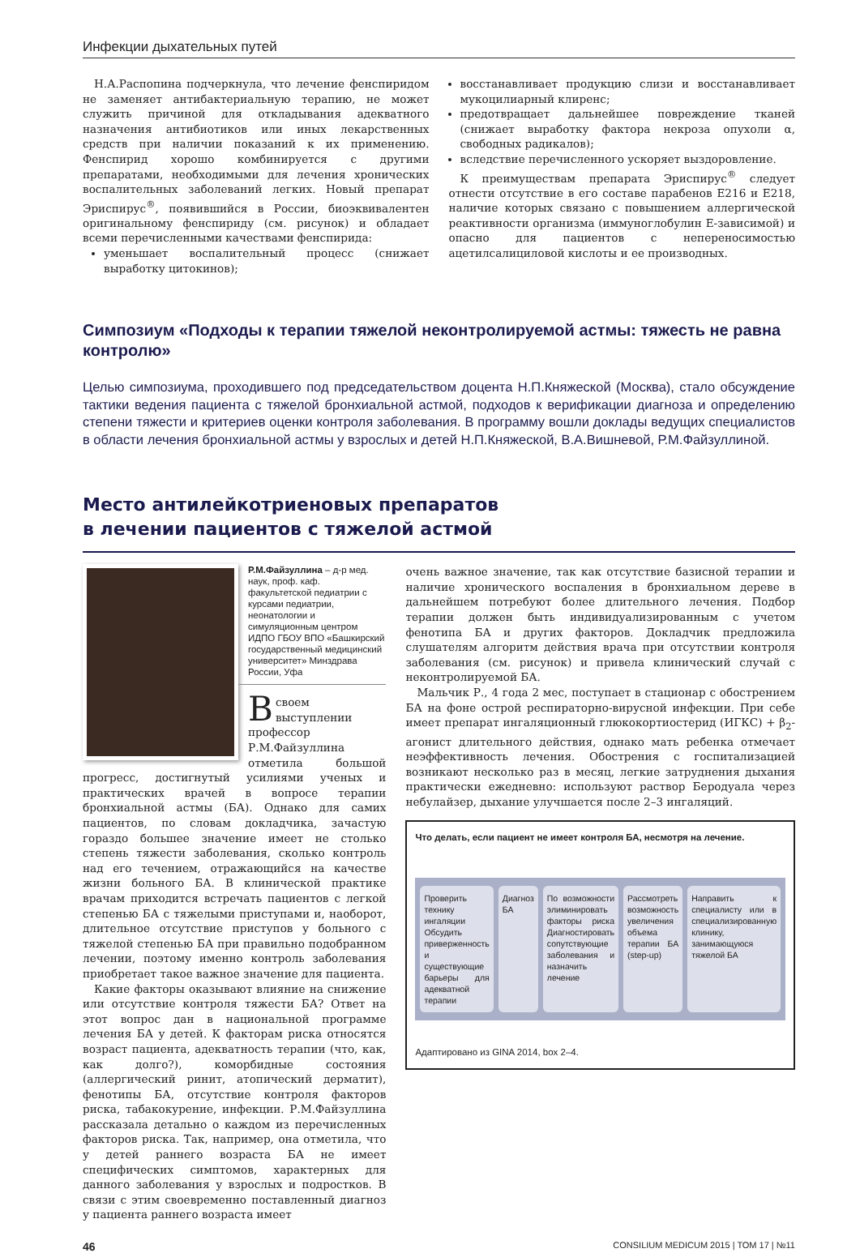Инфекции дыхательных путей
Н.А.Распопина подчеркнула, что лечение фенспиридом не заменяет антибактериальную терапию, не может служить причиной для откладывания адекватного назначения антибиотиков или иных лекарственных средств при наличии показаний к их применению. Фенспирид хорошо комбинируется с другими препаратами, необходимыми для лечения хронических воспалительных заболеваний легких. Новый препарат Эриспирус<sup>®</sup>, появившийся в России, биоэквивалентен оригинальному фенспириду (см. рисунок) и обладает всеми перечисленными качествами фенспирида:
уменьшает воспалительный процесс (снижает выработку цитокинов);
восстанавливает продукцию слизи и восстанавливает мукоцилиарный клиренс;
предотвращает дальнейшее повреждение тканей (снижает выработку фактора некроза опухоли α, свободных радикалов);
вследствие перечисленного ускоряет выздоровление.
К преимуществам препарата Эриспирус<sup>®</sup> следует отнести отсутствие в его составе парабенов Е216 и Е218, наличие которых связано с повышением аллергической реактивности организма (иммуноглобулин Е-зависимой) и опасно для пациентов с непереносимостью ацетилсалициловой кислоты и ее производных.
Симпозиум «Подходы к терапии тяжелой неконтролируемой астмы: тяжесть не равна контролю»
Целью симпозиума, проходившего под председательством доцента Н.П.Княжеской (Москва), стало обсуждение тактики ведения пациента с тяжелой бронхиальной астмой, подходов к верификации диагноза и определению степени тяжести и критериев оценки контроля заболевания. В программу вошли доклады ведущих специалистов в области лечения бронхиальной астмы у взрослых и детей Н.П.Княжеской, В.А.Вишневой, Р.М.Файзуллиной.
Место антилейкотриеновых препаратов
в лечении пациентов с тяжелой астмой
Р.М.Файзуллина – д-р мед. наук, проф. каф. факультетской педиатрии с курсами педиатрии, неонатологии и симуляционным центром ИДПО ГБОУ ВПО «Башкирский государственный медицинский университет» Минздрава России, Уфа
Всвоем выступлении профессор Р.М.Файзуллина отметила большой прогресс, достигнутый усилиями ученых и практических врачей в вопросе терапии бронхиальной астмы (БА). Однако для самих пациентов, по словам докладчика, зачастую гораздо большее значение имеет не столько степень тяжести заболевания, сколько контроль над его течением, отражающийся на качестве жизни больного БА. В клинической практике врачам приходится встречать пациентов с легкой степенью БА с тяжелыми приступами и, наоборот, длительное отсутствие приступов у больного с тяжелой степенью БА при правильно подобранном лечении, поэтому именно контроль заболевания приобретает такое важное значение для пациента.
Какие факторы оказывают влияние на снижение или отсутствие контроля тяжести БА? Ответ на этот вопрос дан в национальной программе лечения БА у детей. К факторам риска относятся возраст пациента, адекватность терапии (что, как, как долго?), коморбидные состояния (аллергический ринит, атопический дерматит), фенотипы БА, отсутствие контроля факторов риска, табакокурение, инфекции. Р.М.Файзуллина рассказала детально о каждом из перечисленных факторов риска. Так, например, она отметила, что у детей раннего возраста БА не имеет специфических симптомов, характерных для данного заболевания у взрослых и подростков. В связи с этим своевременно поставленный диагноз у пациента раннего возраста имеет
очень важное значение, так как отсутствие базисной терапии и наличие хронического воспаления в бронхиальном дереве в дальнейшем потребуют более длительного лечения. Подбор терапии должен быть индивидуализированным с учетом фенотипа БА и других факторов. Докладчик предложила слушателям алгоритм действия врача при отсутствии контроля заболевания (см. рисунок) и привела клинический случай с неконтролируемой БА.
Мальчик Р., 4 года 2 мес, поступает в стационар с обострением БА на фоне острой респираторно-вирусной инфекции. При себе имеет препарат ингаляционный глюкокортиостерид (ИГКС) + β<sub>2</sub>-агонист длительного действия, однако мать ребенка отмечает неэффективность лечения. Обострения с госпитализацией возникают несколько раз в месяц, легкие затруднения дыхания практически ежедневно: используют раствор Беродуала через небулайзер, дыхание улучшается после 2–3 ингаляций.
Что делать, если пациент не имеет контроля БА, несмотря на лечение.
Проверить технику ингаляции Обсудить приверженность и существующие барьеры для адекватной терапии
Диагноз БА По возможности элиминировать факторы риска Диагностировать сопутствующие заболевания и назначить лечение
Рассмотреть возможность увеличения объема терапии БА (step-up)
Направить к специалисту или в специализированную клинику, занимающуюся тяжелой БА
Адаптировано из GINA 2014, box 2–4.
46 CONSILIUM MEDICUM 2015 | ТОМ 17 | №11